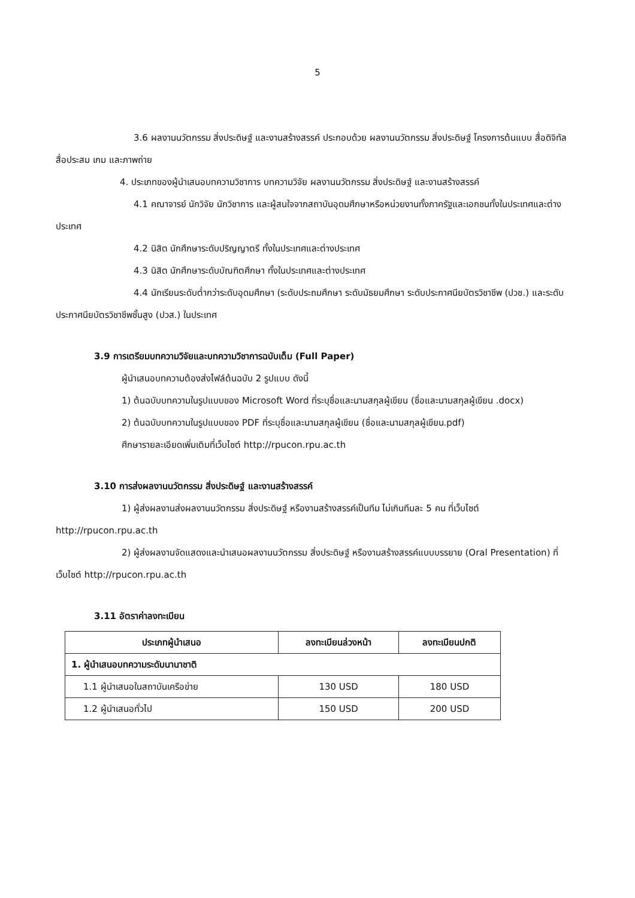5
3.6 ผลงานนวัตกรรม สิ่งประดิษฐ์ และงานสร้างสรรค์ ประกอบด้วย ผลงานนวัตกรรม สิ่งประดิษฐ์ โครงการต้นแบบ สื่อดิจิทัล สื่อประสม เกม และภาพถ่าย
4. ประเภทของผู้นำเสนอบทความวิชาการ บทความวิจัย ผลงานนวัตกรรม สิ่งประดิษฐ์ และงานสร้างสรรค์
4.1 คณาจารย์ นักวิจัย นักวิชาการ และผู้สนใจจากสถาบันอุดมศึกษาหรือหน่วยงานทั้งภาครัฐและเอกชนทั้งในประเทศและต่างประเทศ
4.2 นิสิต นักศึกษาระดับปริญญาตรี ทั้งในประเทศและต่างประเทศ
4.3 นิสิต นักศึกษาระดับบัณฑิตศึกษา ทั้งในประเทศและต่างประเทศ
4.4 นักเรียนระดับต่ำกว่าระดับอุดมศึกษา (ระดับประถมศึกษา ระดับมัธยมศึกษา ระดับประกาศนียบัตรวิชาชีพ (ปวช.) และระดับประกาศนียบัตรวิชาชีพชั้นสูง (ปวส.) ในประเทศ
3.9 การเตรียมบทความวิจัยและบทความวิชาการฉบับเต็ม (Full Paper)
ผู้นำเสนอบทความต้องส่งไฟล์ต้นฉบับ 2 รูปแบบ ดังนี้
1) ต้นฉบับบทความในรูปแบบของ Microsoft Word ที่ระบุชื่อและนามสกุลผู้เขียน (ชื่อและนามสกุลผู้เขียน .docx)
2) ต้นฉบับบทความในรูปแบบของ PDF ที่ระบุชื่อและนามสกุลผู้เขียน (ชื่อและนามสกุลผู้เขียน.pdf)
ศึกษารายละเอียดเพิ่มเติมที่เว็บไซต์ http://rpucon.rpu.ac.th
3.10 การส่งผลงานนวัตกรรม สิ่งประดิษฐ์ และงานสร้างสรรค์
1) ผู้ส่งผลงานส่งผลงานนวัตกรรม สิ่งประดิษฐ์ หรืองานสร้างสรรค์เป็นทีม ไม่เกินทีมละ 5 คน ที่เว็บไซต์ http://rpucon.rpu.ac.th
2) ผู้ส่งผลงานจัดแสดงและนำเสนอผลงานนวัตกรรม สิ่งประดิษฐ์ หรืองานสร้างสรรค์แบบบรรยาย (Oral Presentation) ที่เว็บไซต์ http://rpucon.rpu.ac.th
3.11 อัตราค่าลงทะเบียน
| ประเภทผู้นำเสนอ | ลงทะเบียนล่วงหน้า | ลงทะเบียนปกติ |
| --- | --- | --- |
| 1. ผู้นำเสนอบทความระดับนานาชาติ | | |
| 1.1 ผู้นำเสนอในสถาบันเครือข่าย | 130 USD | 180 USD |
| 1.2 ผู้นำเสนอทั่วไป | 150 USD | 200 USD |